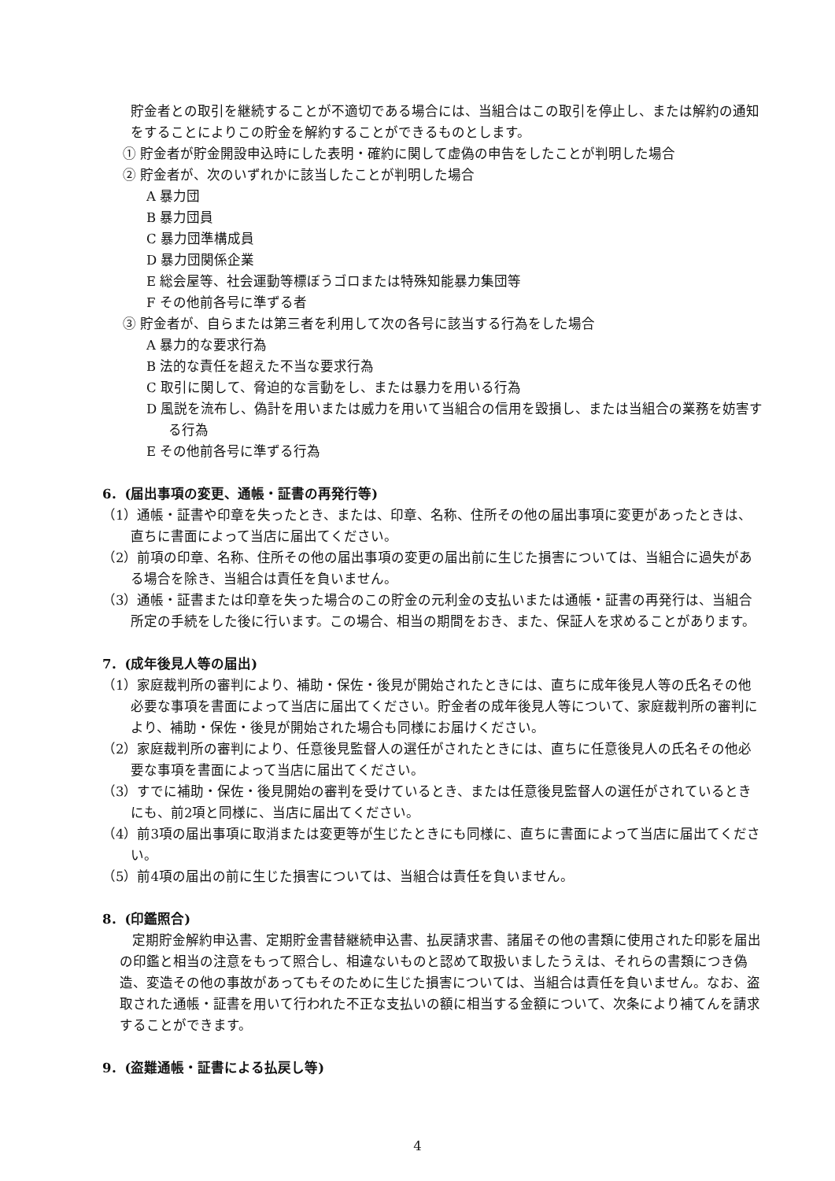貯金者との取引を継続することが不適切である場合には、当組合はこの取引を停止し、または解約の通知をすることによりこの貯金を解約することができるものとします。
① 貯金者が貯金開設申込時にした表明・確約に関して虚偽の申告をしたことが判明した場合
② 貯金者が、次のいずれかに該当したことが判明した場合
A 暴力団
B 暴力団員
C 暴力団準構成員
D 暴力団関係企業
E 総会屋等、社会運動等標ぼうゴロまたは特殊知能暴力集団等
F その他前各号に準ずる者
③ 貯金者が、自らまたは第三者を利用して次の各号に該当する行為をした場合
A 暴力的な要求行為
B 法的な責任を超えた不当な要求行為
C 取引に関して、脅迫的な言動をし、または暴力を用いる行為
D 風説を流布し、偽計を用いまたは威力を用いて当組合の信用を毀損し、または当組合の業務を妨害する行為
E その他前各号に準ずる行為
6．(届出事項の変更、通帳・証書の再発行等)
（1）通帳・証書や印章を失ったとき、または、印章、名称、住所その他の届出事項に変更があったときは、直ちに書面によって当店に届出てください。
（2）前項の印章、名称、住所その他の届出事項の変更の届出前に生じた損害については、当組合に過失がある場合を除き、当組合は責任を負いません。
（3）通帳・証書または印章を失った場合のこの貯金の元利金の支払いまたは通帳・証書の再発行は、当組合所定の手続をした後に行います。この場合、相当の期間をおき、また、保証人を求めることがあります。
7．(成年後見人等の届出)
（1）家庭裁判所の審判により、補助・保佐・後見が開始されたときには、直ちに成年後見人等の氏名その他必要な事項を書面によって当店に届出てください。貯金者の成年後見人等について、家庭裁判所の審判により、補助・保佐・後見が開始された場合も同様にお届けください。
（2）家庭裁判所の審判により、任意後見監督人の選任がされたときには、直ちに任意後見人の氏名その他必要な事項を書面によって当店に届出てください。
（3）すでに補助・保佐・後見開始の審判を受けているとき、または任意後見監督人の選任がされているときにも、前2項と同様に、当店に届出てください。
（4）前3項の届出事項に取消または変更等が生じたときにも同様に、直ちに書面によって当店に届出てください。
（5）前4項の届出の前に生じた損害については、当組合は責任を負いません。
8．(印鑑照合)
定期貯金解約申込書、定期貯金書替継続申込書、払戻請求書、諸届その他の書類に使用された印影を届出の印鑑と相当の注意をもって照合し、相違ないものと認めて取扱いましたうえは、それらの書類につき偽造、変造その他の事故があってもそのために生じた損害については、当組合は責任を負いません。なお、盗取された通帳・証書を用いて行われた不正な支払いの額に相当する金額について、次条により補てんを請求することができます。
9．(盗難通帳・証書による払戻し等)
4